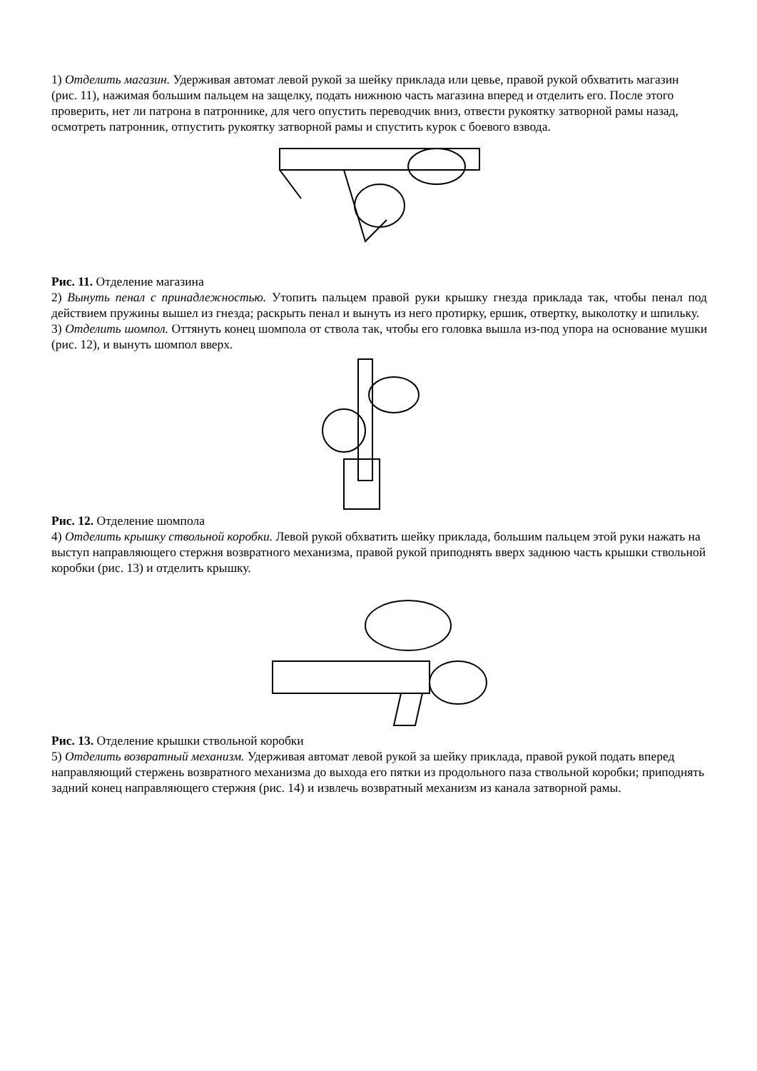1) Отделить магазин. Удерживая автомат левой рукой за шейку приклада или цевье, правой рукой обхватить магазин (рис. 11), нажимая большим пальцем на защелку, подать нижнюю часть магазина вперед и отделить его. После этого проверить, нет ли патрона в патроннике, для чего опустить переводчик вниз, отвести рукоятку затворной рамы назад, осмотреть патронник, отпустить рукоятку затворной рамы и спустить курок с боевого взвода.
Рис. 11. Отделение магазина
2) Вынуть пенал с принадлежностью. Утопить пальцем правой руки крышку гнезда приклада так, чтобы пенал под действием пружины вышел из гнезда; раскрыть пенал и вынуть из него протирку, ершик, отвертку, выколотку и шпильку.
3) Отделить шомпол. Оттянуть конец шомпола от ствола так, чтобы его головка вышла из-под упора на основание мушки (рис. 12), и вынуть шомпол вверх.
Рис. 12. Отделение шомпола
4) Отделить крышку ствольной коробки. Левой рукой обхватить шейку приклада, большим пальцем этой руки нажать на выступ направляющего стержня возвратного механизма, правой рукой приподнять вверх заднюю часть крышки ствольной коробки (рис. 13) и отделить крышку.
Рис. 13. Отделение крышки ствольной коробки
5) Отделить возвратный механизм. Удерживая автомат левой рукой за шейку приклада, правой рукой подать вперед направляющий стержень возвратного механизма до выхода его пятки из продольного паза ствольной коробки; приподнять задний конец направляющего стержня (рис. 14) и извлечь возвратный механизм из канала затворной рамы.